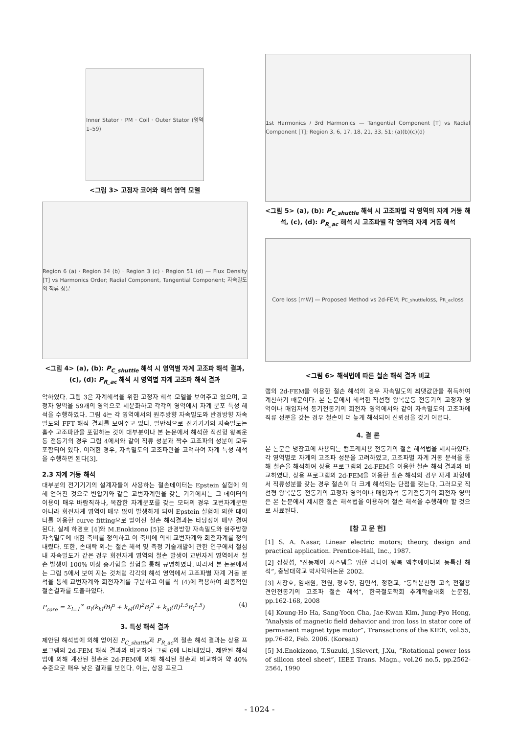Inner Stator · PM · Coil · Outer Stator (영역 1–59)
<그림 3> 고정자 코어와 해석 영역 모델
Region 6 (a) · Region 34 (b) · Region 3 (c) · Region 51 (d) — Flux Density [T] vs Harmonics Order; Radial Component, Tangential Component; 자속밀도의 직류 성분
<그림 4> (a), (b): P<sub>C_shuttle</sub> 해석 시 영역별 자계 고조파 해석 결과,
(c), (d): P<sub>R_ac</sub> 해석 시 영역별 자계 고조파 해석 결과
악하였다. 그림 3은 자계해석을 위한 고정자 해석 모델을 보여주고 있으며, 고정자 영역을 59개의 영역으로 세분화하고 각각의 영역에서 자계 분포 특성 해석을 수행하였다. 그림 4는 각 영역에서의 원주방향 자속밀도와 반경방향 자속밀도의 FFT 해석 결과를 보여주고 있다. 일반적으로 전기기기의 자속밀도는 홀수 고조파만을 포함하는 것이 대부분이나 본 논문에서 해석한 직선형 왕복운동 전동기의 경우 그림 4에서와 같이 직류 성분과 짝수 고조파의 성분이 모두 포함되어 있다. 이러한 경우, 자속밀도의 고조파만을 고려하여 자계 특성 해석을 수행하면 된다[3].
2.3 자계 거동 해석
대부분의 전기기기의 설계자들이 사용하는 철손데이터는 Epstein 실험에 의해 얻어진 것으로 변압기와 같은 교번자계만을 갖는 기기에서는 그 데이터의 이용이 매우 바람직하나, 복잡한 자계분포를 갖는 모터의 경우 교번자계분만 아니라 회전자계 영역이 매우 많이 발생하게 되어 Epstein 실험에 의한 데이터를 이용한 curve fitting으로 얻어진 철손 해석결과는 타당성이 매우 결여된다. 실제 하경호 [4]와 M.Enokizono [5]은 반경방향 자속밀도와 원주방향 자속밀도에 대한 축비를 정의하고 이 축비에 의해 교번자계와 회전자계를 정의 내렸다. 또한, 손대락 외-는 철손 해석 및 측정 기술개발에 관한 연구에서 철심 내 자속밀도가 같은 경우 회전자계 영역의 철손 발생이 교번자계 영역에서 철손 발생이 100% 이상 증가함을 실험을 통해 규명하였다. 따라서 본 논문에서는 그림 5에서 보여 지는 것처럼 각각의 해석 영역에서 고조파별 자계 거동 분석을 통해 교번자계와 회전자계를 구분하고 이를 식 (4)에 적용하여 최종적인 철손결과를 도출하였다.
P<sub>core</sub> = Σ<sub>l=1</sub><sup>∞</sup> α<sub>l</sub>(k<sub>hl</sub>fB<sub>l</sub><sup>n</sup> + k<sub>el</sub>(fl)<sup>2</sup>B<sub>l</sub><sup>2</sup> + k<sub>al</sub>(fl)<sup>1.5</sup>B<sub>l</sub><sup>1.5</sup>) (4)
3. 특성 해석 결과
제안된 해석법에 의해 얻어진 P<sub>C_shuttle</sub>과 P<sub>R_ac</sub>의 철손 해석 결과는 상용 프로그램의 2d-FEM 해석 결과와 비교하여 그림 6에 나타내었다. 제안된 해석법에 의해 계산된 철손은 2d-FEM에 의해 해석된 철손과 비교하여 약 40% 수준으로 매우 낮은 결과를 보인다. 이는, 상용 프로그
1st Harmonics / 3rd Harmonics — Tangential Component [T] vs Radial Component [T]; Region 3, 6, 17, 18, 21, 33, 51; (a)(b)(c)(d)
<그림 5> (a), (b): P<sub>C_shuttle</sub> 해석 시 고조파별 각 영역의 자계 거동 해석, (c), (d): P<sub>R_ac</sub> 해석 시 고조파별 각 영역의 자계 거동 해석
Core loss [mW] — Proposed Method vs 2d-FEM; P<sub>C_shuttle</sub> loss, P<sub>R_ac</sub> loss
<그림 6> 해석법에 따른 철손 해석 결과 비교
램의 2d-FEM을 이용한 철손 해석의 경우 자속밀도의 최댓값만을 취득하여 계산하기 때문이다. 본 논문에서 해석한 직선형 왕복운동 전동기의 고정자 영역이나 매입자석 동기전동기의 회전자 영역에서와 같이 자속밀도의 고조파에 직류 성분을 갖는 경우 철손이 더 높게 해석되어 신뢰성을 갖기 어렵다.
4. 결 론
본 논문은 냉장고에 사용되는 컴프레서용 전동기의 철손 해석법을 제시하였다. 각 영역별로 자계의 고조파 성분을 고려하였고, 고조파별 자계 거동 분석을 통해 철손을 해석하여 상용 프로그램의 2d-FEM을 이용한 철손 해석 결과와 비교하였다. 상용 프로그램의 2d-FEM을 이용한 철손 해석의 경우 자계 파형에서 직류성분을 갖는 경우 철손이 더 크게 해석되는 단점을 갖는다. 그러므로 직선형 왕복운동 전동기의 고정자 영역이나 매입자석 동기전동기의 회전자 영역은 본 논문에서 제시한 철손 해석법을 이용하여 철손 해석을 수행해야 할 것으로 사료된다.
[참 고 문 헌]
[1] S. A. Nasar, Linear electric motors; theory, design and practical application. Prentice-Hall, Inc., 1987.
[2] 정상섭, “진동제어 시스템을 위한 리니어 왕복 액추에이터의 동특성 해석”, 충남대학교 박사학위논문 2002.
[3] 서장호, 임재원, 전원, 정호창, 김민석, 정현교, “동력분산형 고속 전철용 견인전동기의 고조파 철손 해석”, 한국철도학회 추계학술대회 논문집, pp.162-168, 2008
[4] Koung-Ho Ha, Sang-Yoon Cha, Jae-Kwan Kim, Jung-Pyo Hong, “Analysis of magnetic field dehavior and iron loss in stator core of permanent magnet type motor”, Transactions of the KIEE, vol.55, pp.76-82, Feb. 2006. (Korean)
[5] M.Enokizono, T.Suzuki, J.Sievert, J.Xu, “Rotational power loss of silicon steel sheet”, IEEE Trans. Magn., vol.26 no.5, pp.2562-2564, 1990
- 1024 -